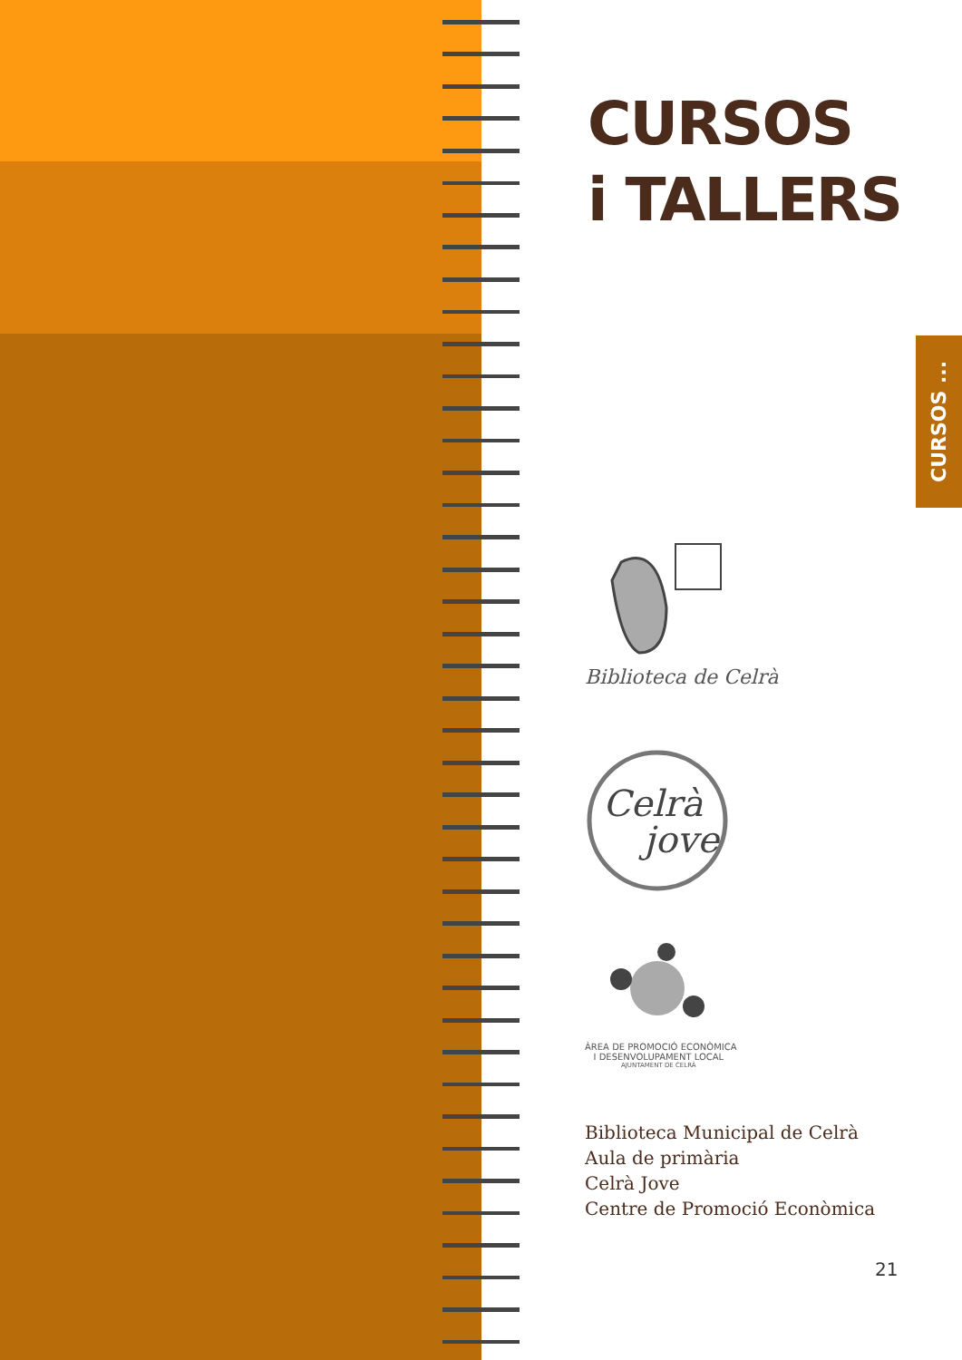CURSOS
i TALLERS
CURSOS ...
Biblioteca de Celrà
Celrà
jove
ÀREA DE PROMOCIÓ ECONÒMICA
I DESENVOLUPAMENT LOCAL
AJUNTAMENT DE CELRÀ
Biblioteca Municipal de Celrà
Aula de primària
Celrà Jove
Centre de Promoció Econòmica
21